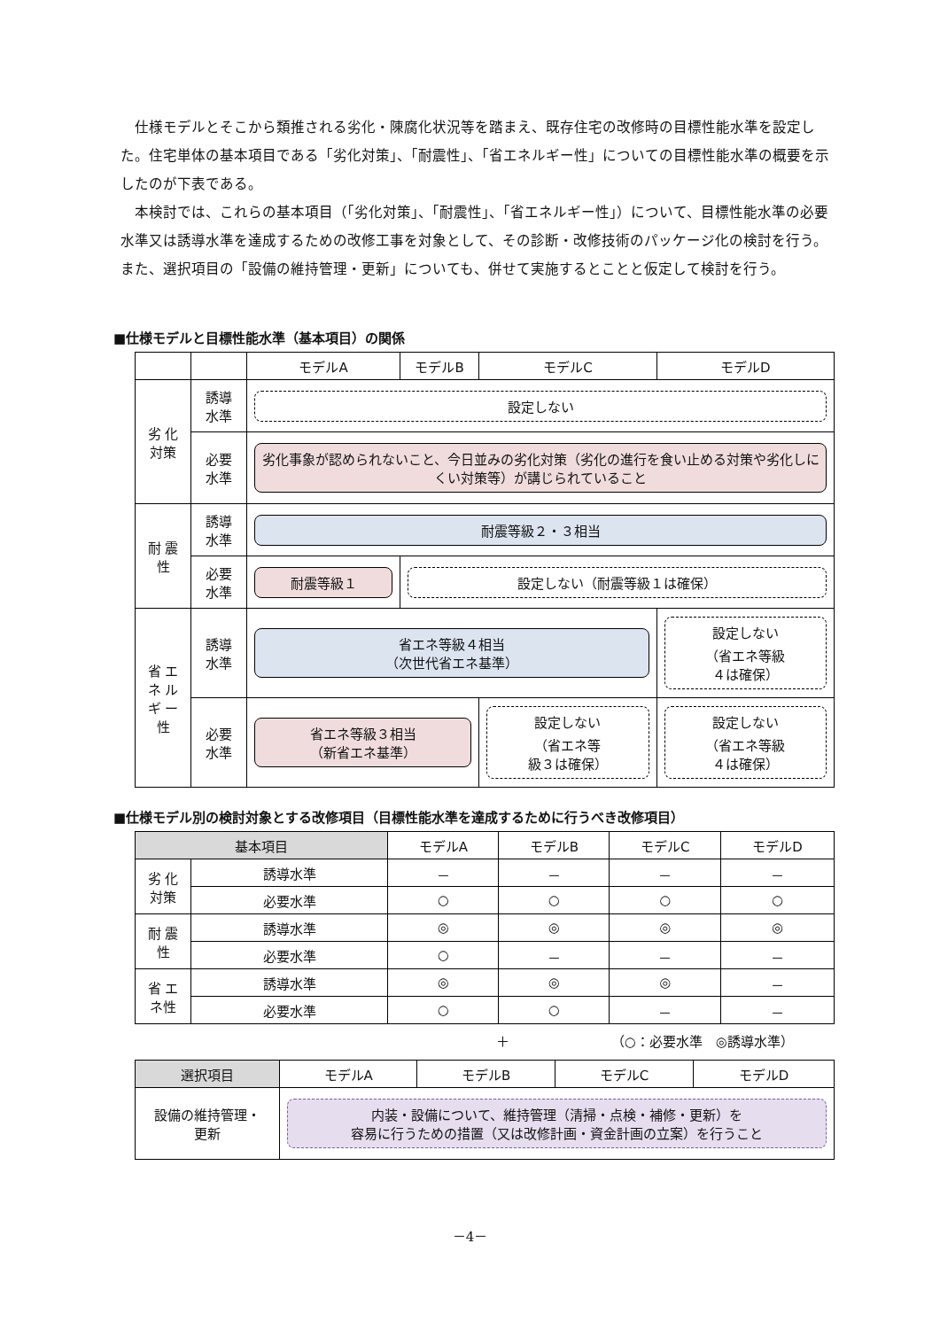仕様モデルとそこから類推される劣化・陳腐化状況等を踏まえ、既存住宅の改修時の目標性能水準を設定した。住宅単体の基本項目である「劣化対策」、「耐震性」、「省エネルギー性」についての目標性能水準の概要を示したのが下表である。
　本検討では、これらの基本項目（「劣化対策」、「耐震性」、「省エネルギー性」）について、目標性能水準の必要水準又は誘導水準を達成するための改修工事を対象として、その診断・改修技術のパッケージ化の検討を行う。また、選択項目の「設備の維持管理・更新」についても、併せて実施するとことと仮定して検討を行う。
■仕様モデルと目標性能水準（基本項目）の関係
| | | モデルA | モデルB | モデルC | モデルD |
| 劣 化 対策 | 誘導 水準 | 設定しない | | | |
| | 必要 水準 | 劣化事象が認められないこと、今日並みの劣化対策（劣化の進行を食い止める対策や劣化しにくい対策等）が講じられていること | | | |
| 耐 震 性 | 誘導 水準 | 耐震等級２・３相当 | | | |
| | 必要 水準 | 耐震等級１ | 設定しない（耐震等級１は確保） | | |
| 省 エ ネ ル ギ ー 性 | 誘導 水準 | 省エネ等級４相当 （次世代省エネ基準） | | | 設定しない （省エネ等級 ４は確保） |
| | 必要 水準 | 省エネ等級３相当 （新省エネ基準） | | 設定しない （省エネ等 級３は確保） | 設定しない （省エネ等級 ４は確保） |
■仕様モデル別の検討対象とする改修項目（目標性能水準を達成するために行うべき改修項目）
| 基本項目 | | モデルA | モデルB | モデルC | モデルD |
| 劣 化 対策 | 誘導水準 | － | － | － | － |
| | 必要水準 | ○ | ○ | ○ | ○ |
| 耐 震 性 | 誘導水準 | ◎ | ◎ | ◎ | ◎ |
| | 必要水準 | ○ | － | － | － |
| 省 エ ネ性 | 誘導水準 | ◎ | ◎ | ◎ | － |
| | 必要水準 | ○ | ○ | － | － |
＋ （○：必要水準　◎誘導水準）
| 選択項目 | モデルA | モデルB | モデルC | モデルD |
| 設備の維持管理・ 更新 | 内装・設備について、維持管理（清掃・点検・補修・更新）を 容易に行うための措置（又は改修計画・資金計画の立案）を行うこと | | | |
－4－